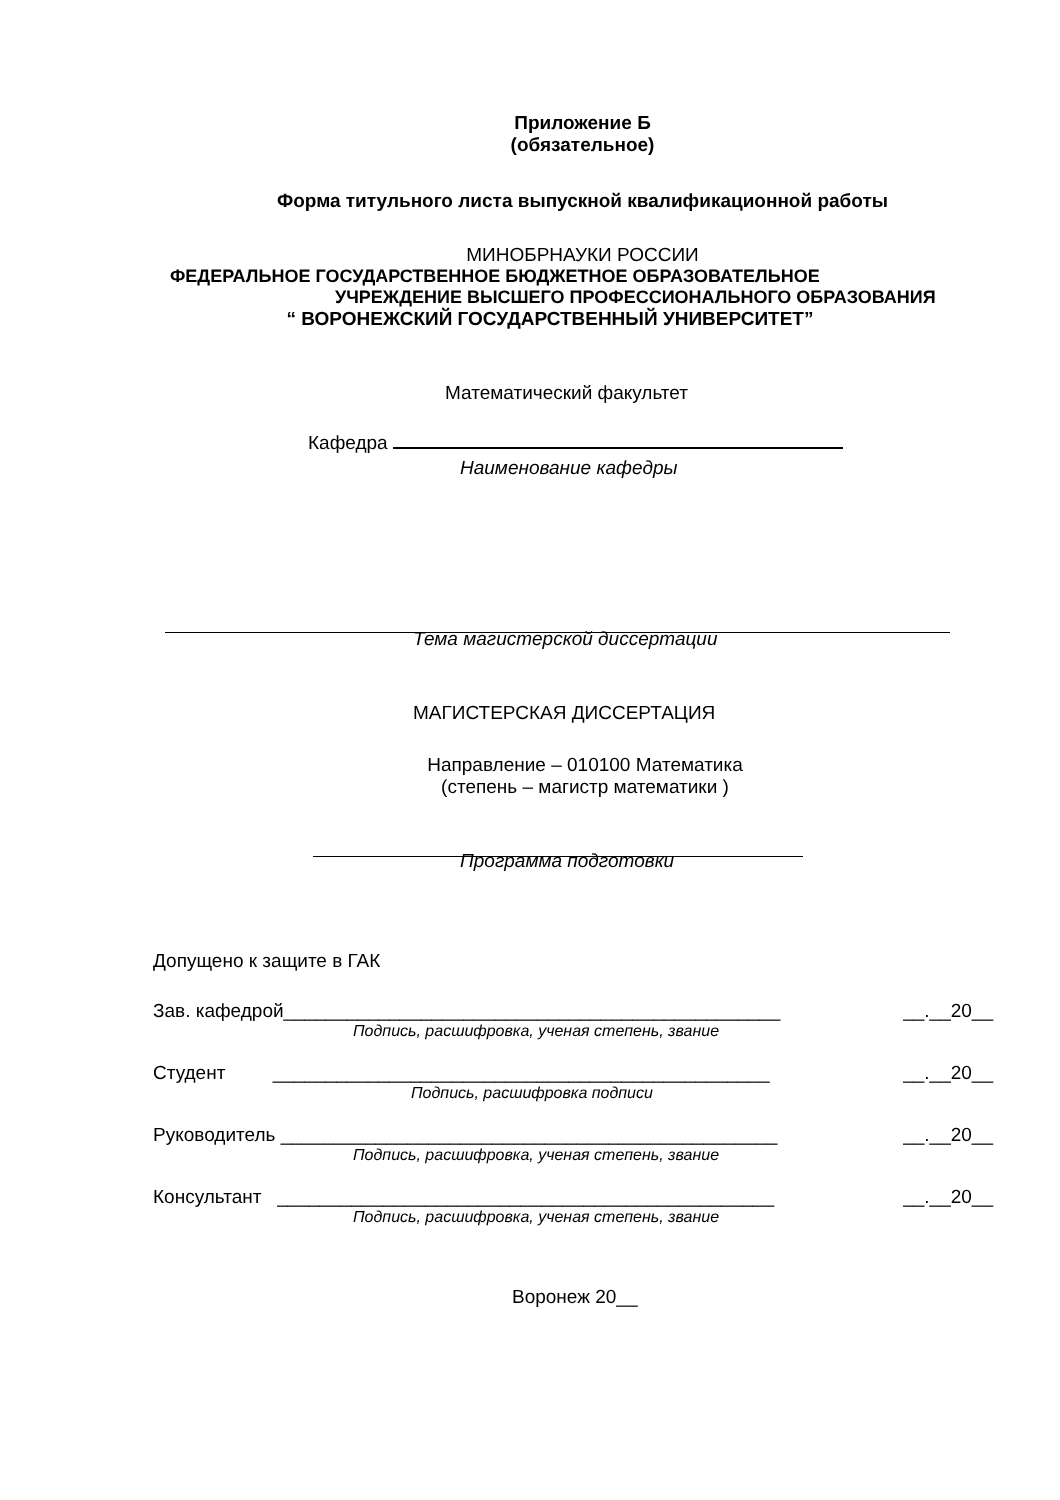Приложение Б
(обязательное)
Форма титульного листа выпускной квалификационной работы
МИНОБРНАУКИ РОССИИ
ФЕДЕРАЛЬНОЕ ГОСУДАРСТВЕННОЕ БЮДЖЕТНОЕ ОБРАЗОВАТЕЛЬНОЕ
УЧРЕЖДЕНИЕ ВЫСШЕГО ПРОФЕССИОНАЛЬНОГО ОБРАЗОВАНИЯ
“ ВОРОНЕЖСКИЙ ГОСУДАРСТВЕННЫЙ УНИВЕРСИТЕТ”
Математический факультет
Кафедра
Наименование кафедры
Тема магистерской диссертации
МАГИСТЕРСКАЯ ДИССЕРТАЦИЯ
Направление – 010100 Математика
(степень – магистр математики )
Программа подготовки
Допущено к защите в ГАК
Зав. кафедрой_______________________________________________ __.__20__
Подпись, расшифровка, ученая степень, звание
Студент _______________________________________________ __.__20__
Подпись, расшифровка подписи
Руководитель _______________________________________________ __.__20__
Подпись, расшифровка, ученая степень, звание
Консультант _______________________________________________ __.__20__
Подпись, расшифровка, ученая степень, звание
Воронеж 20__